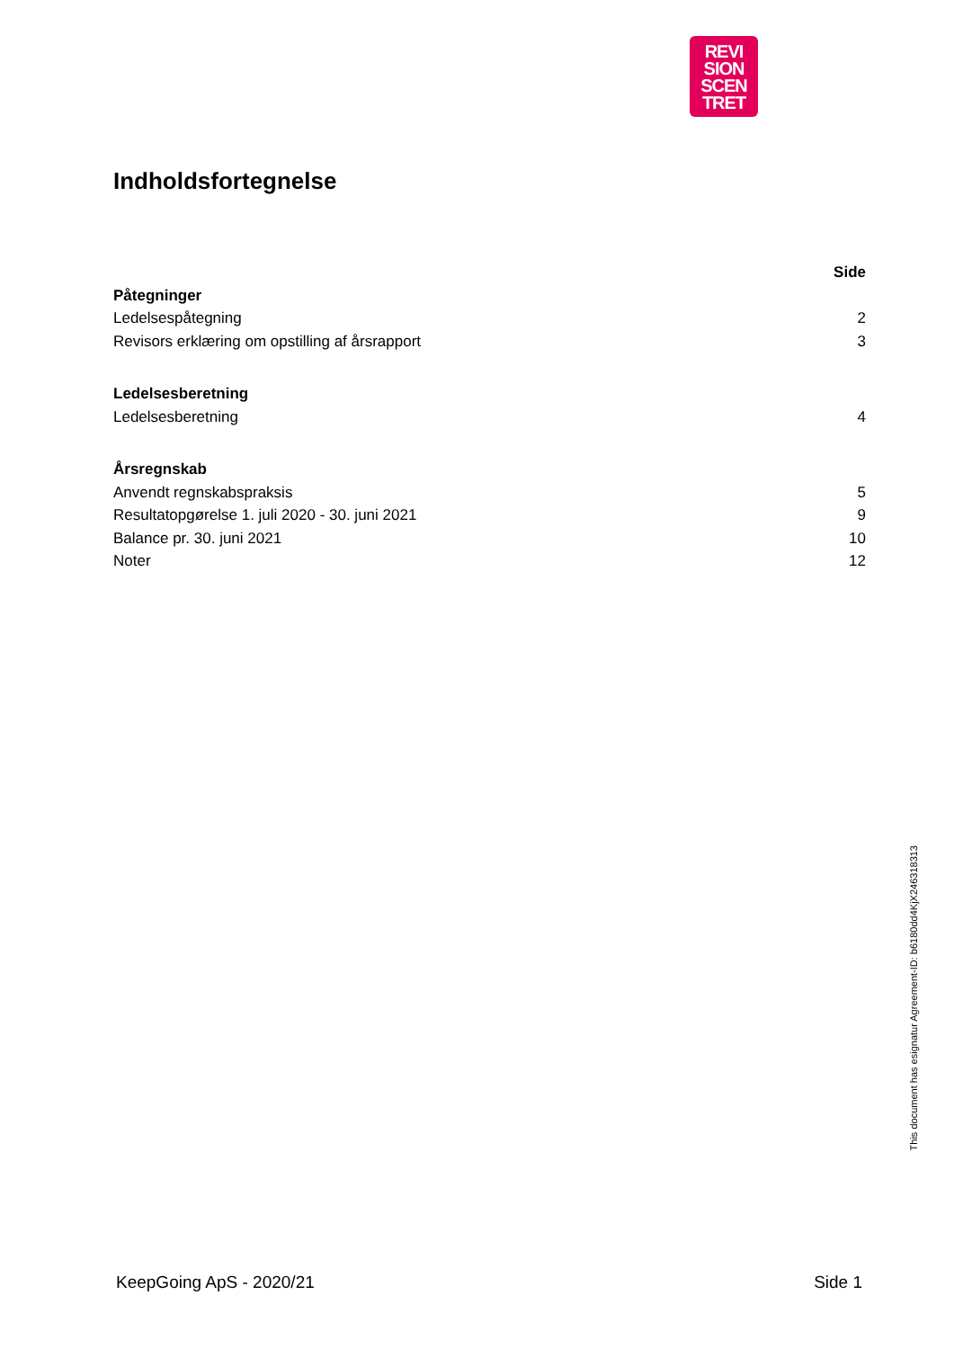REVI
SION
SCEN
TRET
Indholdsfortegnelse
Side
Påtegninger
Ledelsespåtegning 2
Revisors erklæring om opstilling af årsrapport 3
Ledelsesberetning
Ledelsesberetning 4
Årsregnskab
Anvendt regnskabspraksis 5
Resultatopgørelse 1. juli 2020 - 30. juni 2021 9
Balance pr. 30. juni 2021 10
Noter 12
This document has esignatur Agreement-ID: b6180dd4KjX246318313
KeepGoing ApS - 2020/21 Side 1